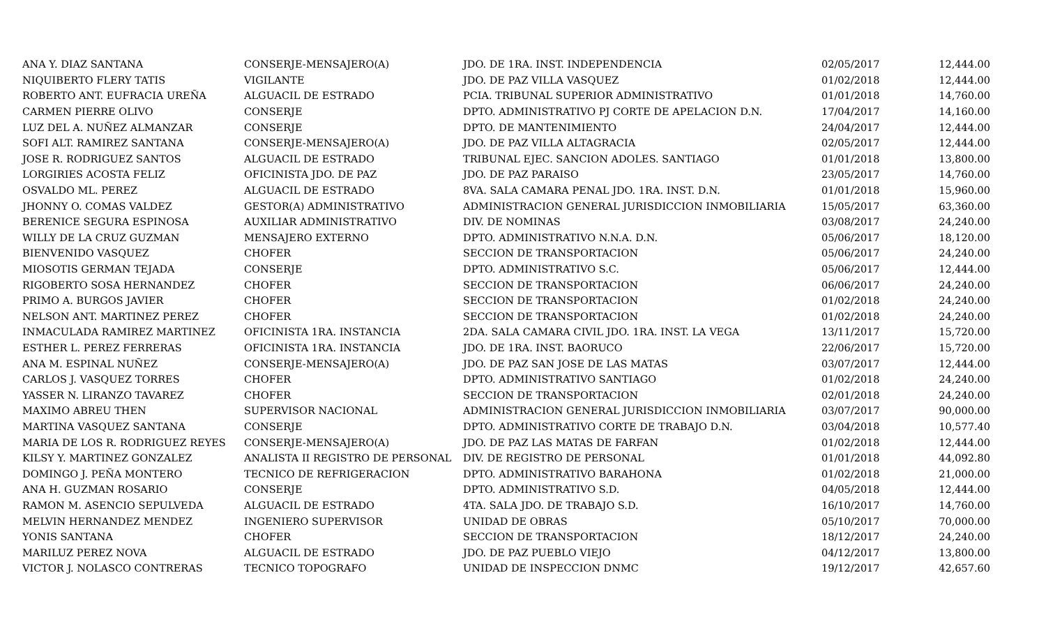| ANA Y. DIAZ SANTANA | CONSERJE-MENSAJERO(A) | JDO. DE 1RA. INST. INDEPENDENCIA | 02/05/2017 | 12,444.00 |
| NIQUIBERTO FLERY TATIS | VIGILANTE | JDO. DE PAZ VILLA VASQUEZ | 01/02/2018 | 12,444.00 |
| ROBERTO ANT. EUFRACIA UREÑA | ALGUACIL DE ESTRADO | PCIA. TRIBUNAL SUPERIOR ADMINISTRATIVO | 01/01/2018 | 14,760.00 |
| CARMEN PIERRE OLIVO | CONSERJE | DPTO. ADMINISTRATIVO PJ CORTE DE APELACION D.N. | 17/04/2017 | 14,160.00 |
| LUZ DEL A. NUÑEZ ALMANZAR | CONSERJE | DPTO. DE MANTENIMIENTO | 24/04/2017 | 12,444.00 |
| SOFI ALT. RAMIREZ SANTANA | CONSERJE-MENSAJERO(A) | JDO. DE PAZ VILLA ALTAGRACIA | 02/05/2017 | 12,444.00 |
| JOSE R. RODRIGUEZ SANTOS | ALGUACIL DE ESTRADO | TRIBUNAL EJEC. SANCION ADOLES. SANTIAGO | 01/01/2018 | 13,800.00 |
| LORGIRIES ACOSTA FELIZ | OFICINISTA JDO. DE PAZ | JDO. DE PAZ PARAISO | 23/05/2017 | 14,760.00 |
| OSVALDO ML. PEREZ | ALGUACIL DE ESTRADO | 8VA. SALA CAMARA PENAL JDO. 1RA. INST. D.N. | 01/01/2018 | 15,960.00 |
| JHONNY O. COMAS VALDEZ | GESTOR(A) ADMINISTRATIVO | ADMINISTRACION GENERAL JURISDICCION INMOBILIARIA | 15/05/2017 | 63,360.00 |
| BERENICE SEGURA ESPINOSA | AUXILIAR ADMINISTRATIVO | DIV. DE NOMINAS | 03/08/2017 | 24,240.00 |
| WILLY DE LA CRUZ GUZMAN | MENSAJERO EXTERNO | DPTO. ADMINISTRATIVO N.N.A. D.N. | 05/06/2017 | 18,120.00 |
| BIENVENIDO VASQUEZ | CHOFER | SECCION DE TRANSPORTACION | 05/06/2017 | 24,240.00 |
| MIOSOTIS GERMAN TEJADA | CONSERJE | DPTO. ADMINISTRATIVO S.C. | 05/06/2017 | 12,444.00 |
| RIGOBERTO SOSA HERNANDEZ | CHOFER | SECCION DE TRANSPORTACION | 06/06/2017 | 24,240.00 |
| PRIMO A. BURGOS JAVIER | CHOFER | SECCION DE TRANSPORTACION | 01/02/2018 | 24,240.00 |
| NELSON ANT. MARTINEZ PEREZ | CHOFER | SECCION DE TRANSPORTACION | 01/02/2018 | 24,240.00 |
| INMACULADA RAMIREZ MARTINEZ | OFICINISTA 1RA. INSTANCIA | 2DA. SALA CAMARA CIVIL JDO. 1RA. INST. LA VEGA | 13/11/2017 | 15,720.00 |
| ESTHER L. PEREZ FERRERAS | OFICINISTA 1RA. INSTANCIA | JDO. DE 1RA. INST. BAORUCO | 22/06/2017 | 15,720.00 |
| ANA M. ESPINAL NUÑEZ | CONSERJE-MENSAJERO(A) | JDO. DE PAZ SAN JOSE DE LAS MATAS | 03/07/2017 | 12,444.00 |
| CARLOS J. VASQUEZ TORRES | CHOFER | DPTO. ADMINISTRATIVO SANTIAGO | 01/02/2018 | 24,240.00 |
| YASSER N. LIRANZO TAVAREZ | CHOFER | SECCION DE TRANSPORTACION | 02/01/2018 | 24,240.00 |
| MAXIMO ABREU THEN | SUPERVISOR NACIONAL | ADMINISTRACION GENERAL JURISDICCION INMOBILIARIA | 03/07/2017 | 90,000.00 |
| MARTINA VASQUEZ SANTANA | CONSERJE | DPTO. ADMINISTRATIVO CORTE DE TRABAJO D.N. | 03/04/2018 | 10,577.40 |
| MARIA DE LOS R. RODRIGUEZ REYES | CONSERJE-MENSAJERO(A) | JDO. DE PAZ LAS MATAS DE FARFAN | 01/02/2018 | 12,444.00 |
| KILSY Y. MARTINEZ GONZALEZ | ANALISTA II REGISTRO DE PERSONAL | DIV. DE REGISTRO DE PERSONAL | 01/01/2018 | 44,092.80 |
| DOMINGO J. PEÑA MONTERO | TECNICO DE REFRIGERACION | DPTO. ADMINISTRATIVO BARAHONA | 01/02/2018 | 21,000.00 |
| ANA H. GUZMAN ROSARIO | CONSERJE | DPTO. ADMINISTRATIVO S.D. | 04/05/2018 | 12,444.00 |
| RAMON M. ASENCIO SEPULVEDA | ALGUACIL DE ESTRADO | 4TA. SALA JDO. DE TRABAJO S.D. | 16/10/2017 | 14,760.00 |
| MELVIN HERNANDEZ MENDEZ | INGENIERO SUPERVISOR | UNIDAD DE OBRAS | 05/10/2017 | 70,000.00 |
| YONIS SANTANA | CHOFER | SECCION DE TRANSPORTACION | 18/12/2017 | 24,240.00 |
| MARILUZ PEREZ NOVA | ALGUACIL DE ESTRADO | JDO. DE PAZ PUEBLO VIEJO | 04/12/2017 | 13,800.00 |
| VICTOR J. NOLASCO CONTRERAS | TECNICO TOPOGRAFO | UNIDAD DE INSPECCION DNMC | 19/12/2017 | 42,657.60 |